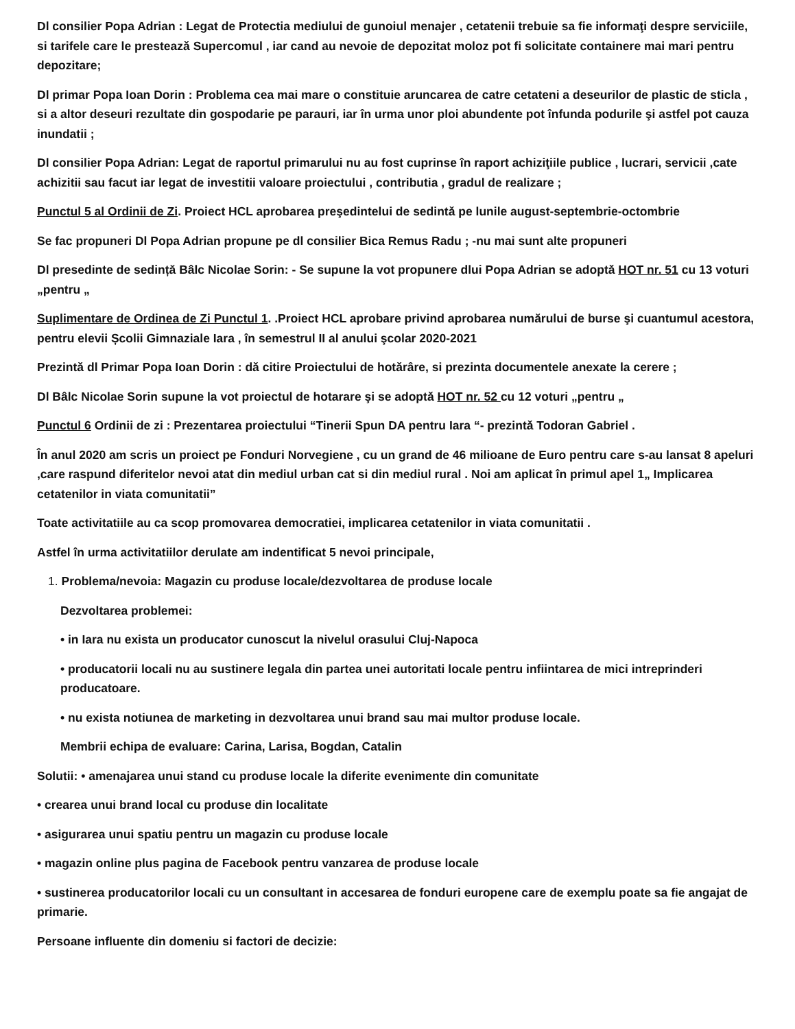Dl consilier Popa Adrian : Legat de Protectia mediului de gunoiul menajer , cetatenii trebuie sa fie informaţi despre serviciile, si tarifele care le presteazǎ Supercomul , iar cand au nevoie de depozitat moloz pot fi solicitate containere mai mari pentru depozitare;
Dl primar Popa Ioan Dorin : Problema cea mai mare o constituie aruncarea de catre cetateni a deseurilor de plastic de sticla , si a altor deseuri rezultate din gospodarie pe parauri, iar în urma unor ploi abundente pot înfunda podurile şi astfel pot cauza inundatii ;
Dl consilier Popa Adrian: Legat de raportul primarului nu au fost cuprinse în raport achiziţiile publice , lucrari, servicii ,cate achizitii sau facut iar legat de investitii valoare proiectului , contributia , gradul de realizare ;
Punctul 5 al Ordinii de Zi. Proiect HCL aprobarea preşedintelui de sedintǎ pe lunile august-septembrie-octombrie
Se fac propuneri Dl Popa Adrian propune pe dl consilier Bica Remus Radu ; -nu mai sunt alte propuneri
Dl presedinte de sedință Bâlc Nicolae Sorin: - Se supune la vot propunere dlui Popa Adrian se adoptǎ HOT nr. 51 cu 13 voturi „pentru „
Suplimentare de Ordinea de Zi Punctul 1. .Proiect HCL aprobare privind aprobarea numărului de burse şi cuantumul acestora, pentru elevii Școlii Gimnaziale Iara , în semestrul II al anului şcolar 2020-2021
Prezintǎ dl Primar Popa Ioan Dorin : dǎ citire Proiectului de hotǎrâre, si prezinta documentele anexate la cerere ;
Dl Bâlc Nicolae Sorin supune la vot proiectul de hotarare şi se adoptǎ HOT nr. 52 cu 12 voturi „pentru „
Punctul 6 Ordinii de zi : Prezentarea proiectului “Tinerii Spun DA pentru Iara “- prezintǎ Todoran Gabriel .
În anul 2020 am scris un proiect pe Fonduri Norvegiene , cu un grand de 46 milioane de Euro pentru care s-au lansat 8 apeluri ,care raspund diferitelor nevoi atat din mediul urban cat si din mediul rural . Noi am aplicat în primul apel 1„ Implicarea cetatenilor in viata comunitatii”
Toate activitatiile au ca scop promovarea democratiei, implicarea cetatenilor in viata comunitatii .
Astfel în urma activitatiilor derulate am indentificat 5 nevoi principale,
1. Problema/nevoia: Magazin cu produse locale/dezvoltarea de produse locale
Dezvoltarea problemei:
• in Iara nu exista un producator cunoscut la nivelul orasului Cluj-Napoca
• producatorii locali nu au sustinere legala din partea unei autoritati locale pentru infiintarea de mici intreprinderi producatoare.
• nu exista notiunea de marketing in dezvoltarea unui brand sau mai multor produse locale.
Membrii echipa de evaluare: Carina, Larisa, Bogdan, Catalin
Solutii: • amenajarea unui stand cu produse locale la diferite evenimente din comunitate
• crearea unui brand local cu produse din localitate
• asigurarea unui spatiu pentru un magazin cu produse locale
• magazin online plus pagina de Facebook pentru vanzarea de produse locale
• sustinerea producatorilor locali cu un consultant in accesarea de fonduri europene care de exemplu poate sa fie angajat de primarie.
Persoane influente din domeniu si factori de decizie: